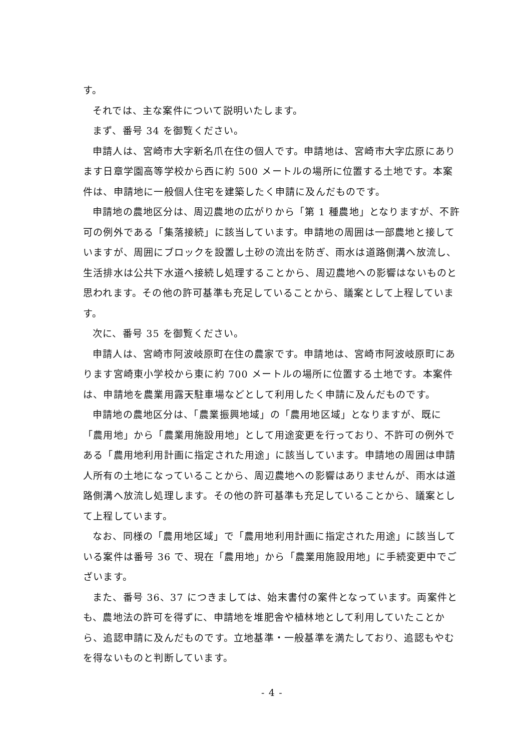す。
それでは、主な案件について説明いたします。
まず、番号 34 を御覧ください。
申請人は、宮崎市大字新名爪在住の個人です。申請地は、宮崎市大字広原にあります日章学園高等学校から西に約 500 メートルの場所に位置する土地です。本案件は、申請地に一般個人住宅を建築したく申請に及んだものです。
申請地の農地区分は、周辺農地の広がりから「第 1 種農地」となりますが、不許可の例外である「集落接続」に該当しています。申請地の周囲は一部農地と接していますが、周囲にブロックを設置し土砂の流出を防ぎ、雨水は道路側溝へ放流し、生活排水は公共下水道へ接続し処理することから、周辺農地への影響はないものと思われます。その他の許可基準も充足していることから、議案として上程しています。
次に、番号 35 を御覧ください。
申請人は、宮崎市阿波岐原町在住の農家です。申請地は、宮崎市阿波岐原町にあります宮崎東小学校から東に約 700 メートルの場所に位置する土地です。本案件は、申請地を農業用露天駐車場などとして利用したく申請に及んだものです。
申請地の農地区分は、「農業振興地域」の「農用地区域」となりますが、既に「農用地」から「農業用施設用地」として用途変更を行っており、不許可の例外である「農用地利用計画に指定された用途」に該当しています。申請地の周囲は申請人所有の土地になっていることから、周辺農地への影響はありませんが、雨水は道路側溝へ放流し処理します。その他の許可基準も充足していることから、議案として上程しています。
なお、同様の「農用地区域」で「農用地利用計画に指定された用途」に該当している案件は番号 36 で、現在「農用地」から「農業用施設用地」に手続変更中でございます。
また、番号 36、37 につきましては、始末書付の案件となっています。両案件とも、農地法の許可を得ずに、申請地を堆肥舎や植林地として利用していたことから、追認申請に及んだものです。立地基準・一般基準を満たしており、追認もやむを得ないものと判断しています。
- 4 -